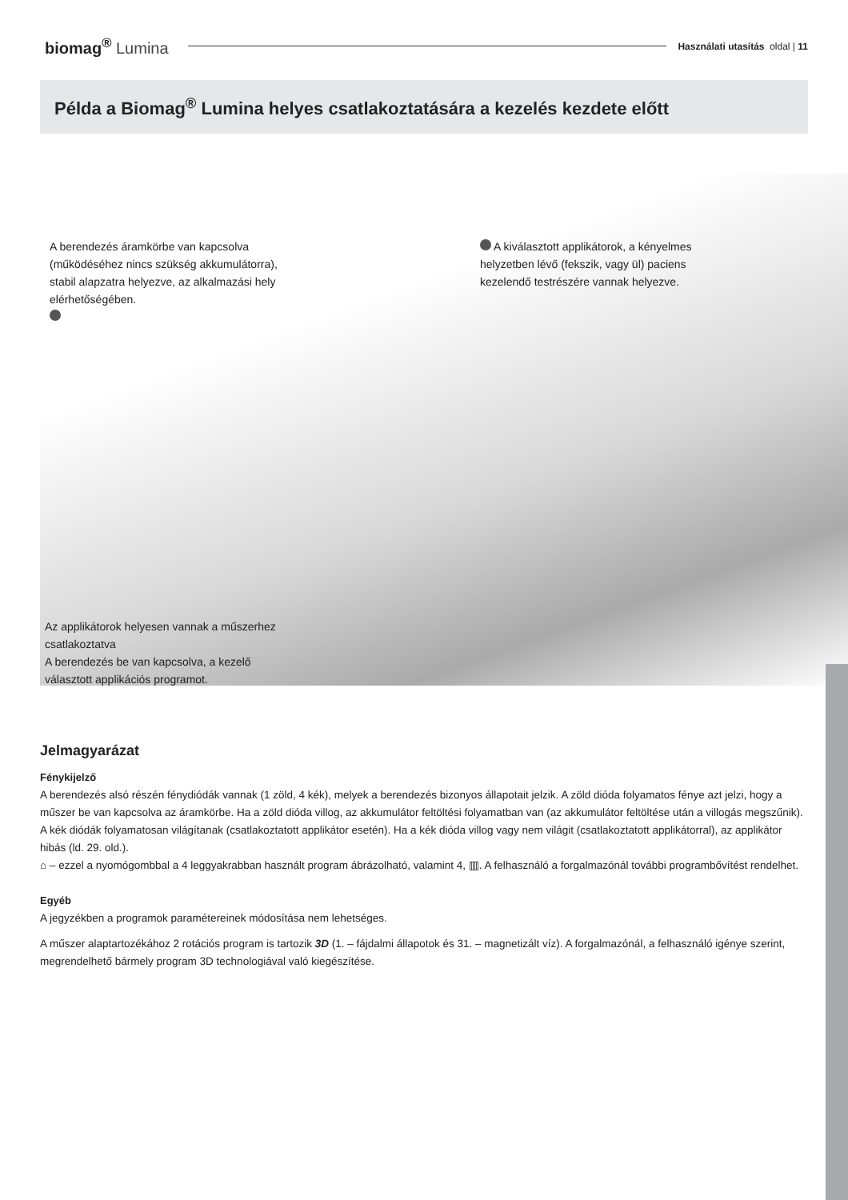biomag<sup>®</sup> Lumina
Használati utasítás oldal | 11
Példa a Biomag<sup>®</sup> Lumina helyes csatlakoztatására a kezelés kezdete előtt
A berendezés áramkörbe van kapcsolva (működéséhez nincs szükség akkumulátorra), stabil alapzatra helyezve, az alkalmazási hely elérhetőségében.
A kiválasztott applikátorok, a kényelmes helyzetben lévő (fekszik, vagy ül) paciens kezelendő testrészére vannak helyezve.
Az applikátorok helyesen vannak a műszerhez csatlakoztatva
A berendezés be van kapcsolva, a kezelő választott applikációs programot.
Jelmagyarázat
Fénykijelző
A berendezés alsó részén fénydiódák vannak (1 zöld, 4 kék), melyek a berendezés bizonyos állapotait jelzik. A zöld dióda folyamatos fénye azt jelzi, hogy a műszer be van kapcsolva az áramkörbe. Ha a zöld dióda villog, az akkumulátor feltöltési folyamatban van (az akkumulátor feltöltése után a villogás megszűnik).
A kék diódák folyamatosan világítanak (csatlakoztatott applikátor esetén). Ha a kék dióda villog vagy nem világit (csatlakoztatott applikátorral), az applikátor hibás (ld. 29. old.).
⌂ – ezzel a nyomógombbal a 4 leggyakrabban használt program ábrázolható, valamint 4, ▥. A felhasználó a forgalmazónál további programbővítést rendelhet.
Egyéb
A jegyzékben a programok paramétereinek módosítása nem lehetséges.
A műszer alaptartozékához 2 rotációs program is tartozik 3D (1. – fájdalmi állapotok és 31. – magnetizált víz). A forgalmazónál, a felhasználó igénye szerint, megrendelhető bármely program 3D technologiával való kiegészítése.